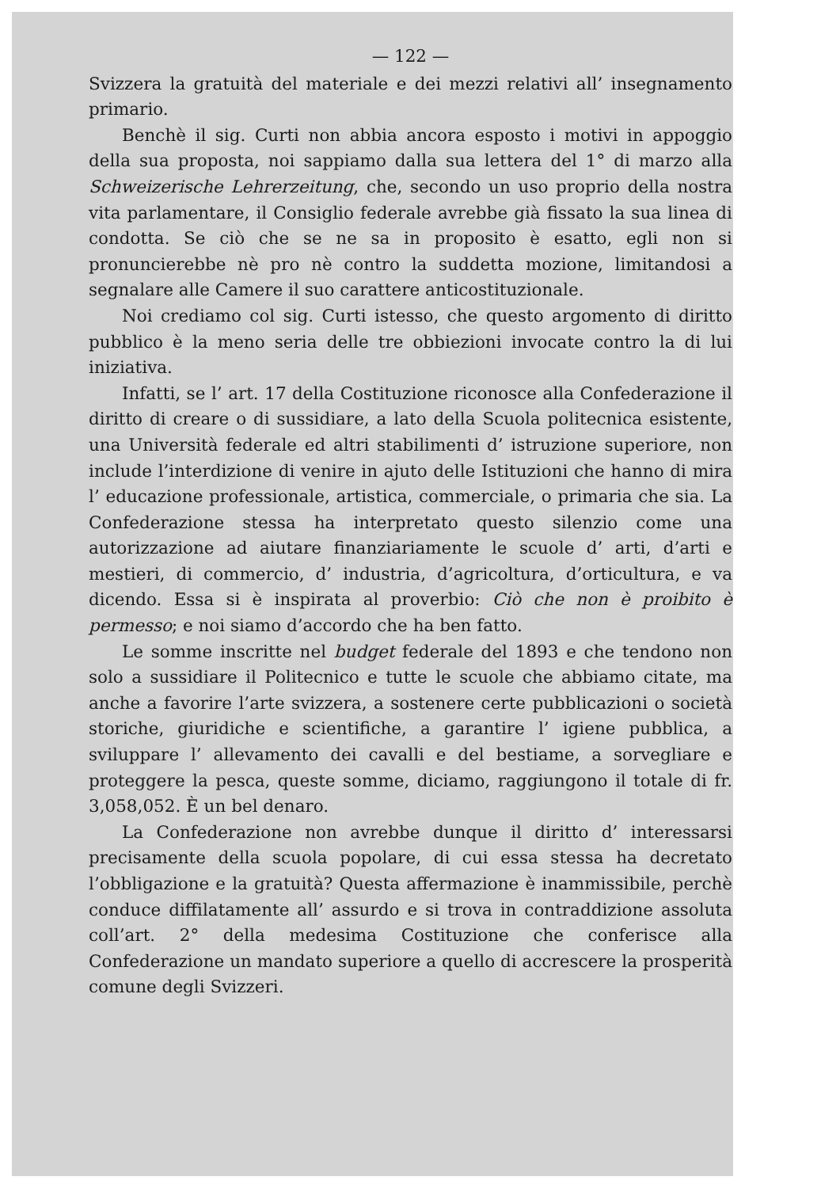— 122 —
Svizzera la gratuità del materiale e dei mezzi relativi all’ insegnamento primario.
Benchè il sig. Curti non abbia ancora esposto i motivi in appoggio della sua proposta, noi sappiamo dalla sua lettera del 1° di marzo alla Schweizerische Lehrerzeitung, che, secondo un uso proprio della nostra vita parlamentare, il Consiglio federale avrebbe già fissato la sua linea di condotta. Se ciò che se ne sa in proposito è esatto, egli non si pronuncierebbe nè pro nè contro la suddetta mozione, limitandosi a segnalare alle Camere il suo carattere anticostituzionale.
Noi crediamo col sig. Curti istesso, che questo argomento di diritto pubblico è la meno seria delle tre obbiezioni invocate contro la di lui iniziativa.
Infatti, se l’ art. 17 della Costituzione riconosce alla Confederazione il diritto di creare o di sussidiare, a lato della Scuola politecnica esistente, una Università federale ed altri stabilimenti d’ istruzione superiore, non include l’interdizione di venire in ajuto delle Istituzioni che hanno di mira l’ educazione professionale, artistica, commerciale, o primaria che sia. La Confederazione stessa ha interpretato questo silenzio come una autorizzazione ad aiutare finanziariamente le scuole d’ arti, d’arti e mestieri, di commercio, d’ industria, d’agricoltura, d’orticultura, e va dicendo. Essa si è inspirata al proverbio: Ciò che non è proibito è permesso; e noi siamo d’accordo che ha ben fatto.
Le somme inscritte nel budget federale del 1893 e che tendono non solo a sussidiare il Politecnico e tutte le scuole che abbiamo citate, ma anche a favorire l’arte svizzera, a sostenere certe pubblicazioni o società storiche, giuridiche e scientifiche, a garantire l’ igiene pubblica, a sviluppare l’ allevamento dei cavalli e del bestiame, a sorvegliare e proteggere la pesca, queste somme, diciamo, raggiungono il totale di fr. 3,058,052. È un bel denaro.
La Confederazione non avrebbe dunque il diritto d’ interessarsi precisamente della scuola popolare, di cui essa stessa ha decretato l’obbligazione e la gratuità? Questa affermazione è inammissibile, perchè conduce diffilatamente all’ assurdo e si trova in contraddizione assoluta coll’art. 2° della medesima Costituzione che conferisce alla Confederazione un mandato superiore a quello di accrescere la prosperità comune degli Svizzeri.